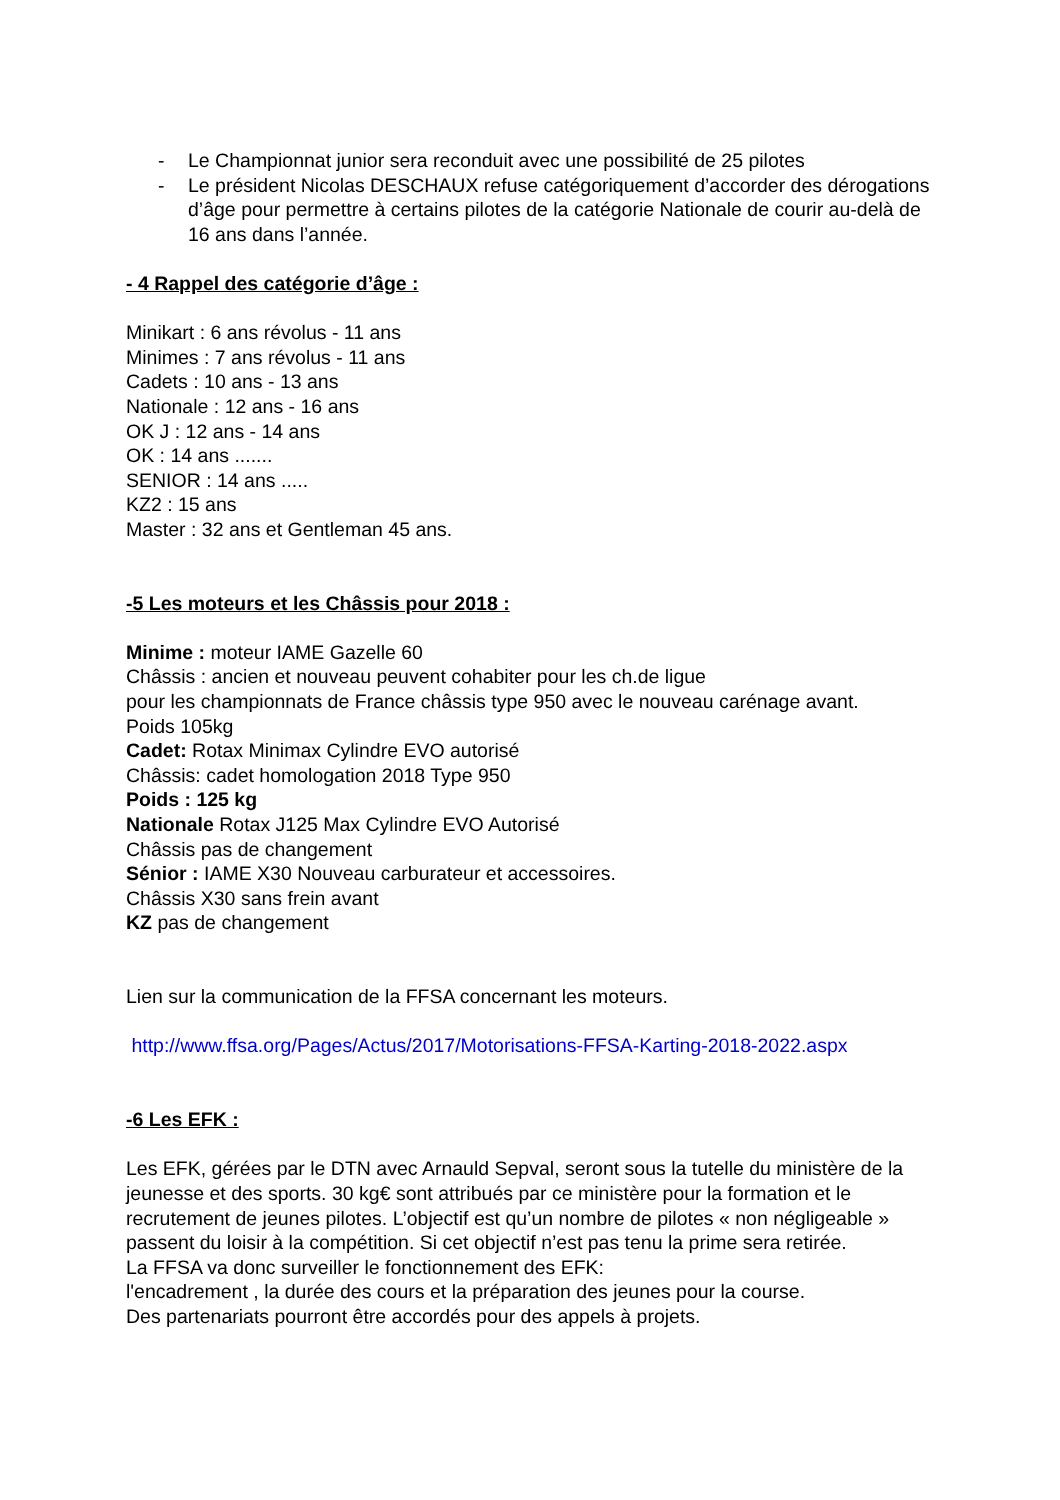- Le Championnat junior sera reconduit avec une possibilité de 25 pilotes
- Le président Nicolas DESCHAUX refuse catégoriquement d’accorder des dérogations d’âge pour permettre à certains pilotes de la catégorie Nationale de courir au-delà de 16 ans dans l’année.
- 4 Rappel des catégorie d’âge :
Minikart : 6 ans révolus - 11 ans
Minimes : 7 ans révolus - 11 ans
Cadets : 10 ans - 13 ans
Nationale : 12 ans - 16 ans
OK J : 12 ans - 14 ans
OK : 14 ans .......
SENIOR : 14 ans .....
KZ2 : 15 ans
Master : 32 ans et Gentleman 45 ans.
-5 Les moteurs et les Châssis pour 2018 :
Minime : moteur IAME Gazelle 60
Châssis : ancien et nouveau peuvent cohabiter pour les ch.de ligue
pour les championnats de France châssis type 950 avec le nouveau carénage avant.
Poids 105kg
Cadet: Rotax Minimax Cylindre EVO autorisé
Châssis: cadet homologation 2018 Type 950
Poids : 125 kg
Nationale Rotax J125 Max Cylindre EVO Autorisé
Châssis pas de changement
Sénior : IAME X30 Nouveau carburateur et accessoires.
Châssis X30 sans frein avant
KZ pas de changement
Lien sur la communication de la FFSA concernant les moteurs.
http://www.ffsa.org/Pages/Actus/2017/Motorisations-FFSA-Karting-2018-2022.aspx
-6 Les EFK :
Les EFK, gérées par le DTN avec Arnauld Sepval, seront sous la tutelle du ministère de la jeunesse et des sports. 30 kg€ sont attribués par ce ministère pour la formation et le recrutement de jeunes pilotes. L’objectif est qu’un nombre de pilotes « non négligeable » passent du loisir à la compétition. Si cet objectif n’est pas tenu la prime sera retirée.
La FFSA va donc surveiller le fonctionnement des EFK:
l'encadrement , la durée des cours et la préparation des jeunes pour la course.
Des partenariats pourront être accordés pour des appels à projets.